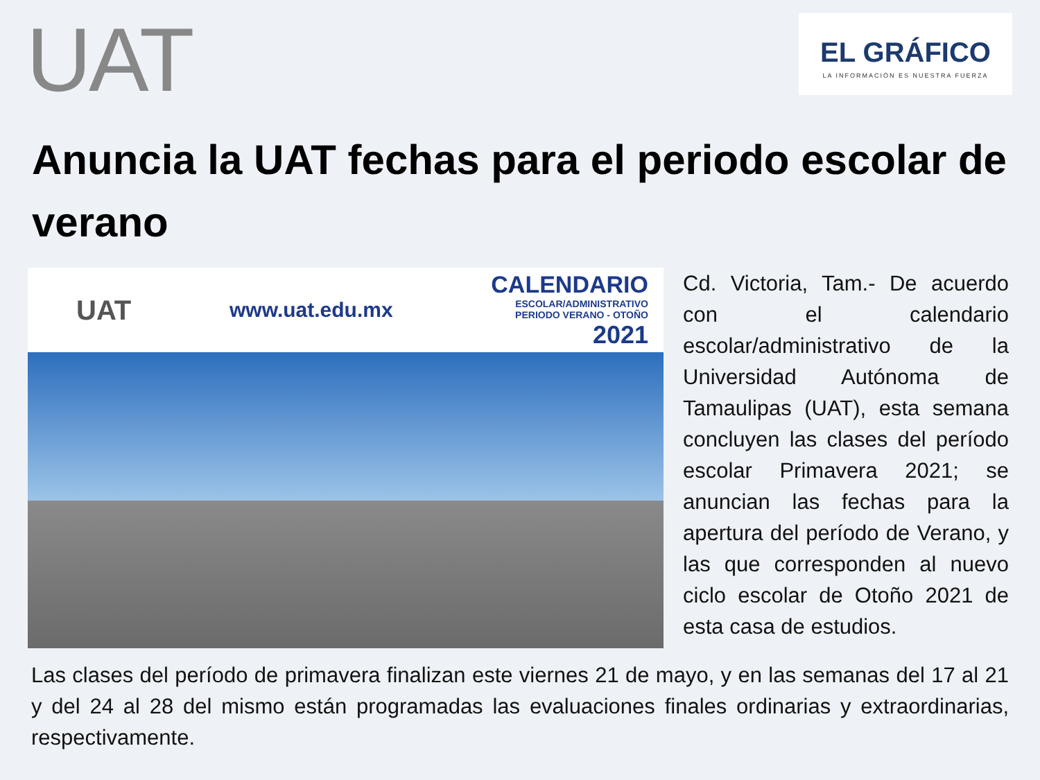UAT
EL GRÁFICO
LA INFORMACIÓN ES NUESTRA FUERZA
Anuncia la UAT fechas para el periodo escolar de verano
UAT www.uat.edu.mx CALENDARIO
ESCOLAR/ADMINISTRATIVO
PERIODO VERANO - OTOÑO
2021
Cd. Victoria, Tam.- De acuerdo con el calendario escolar/administrativo de la Universidad Autónoma de Tamaulipas (UAT), esta semana concluyen las clases del período escolar Primavera 2021; se anuncian las fechas para la apertura del período de Verano, y las que corresponden al nuevo ciclo escolar de Otoño 2021 de esta casa de estudios.
Las clases del período de primavera finalizan este viernes 21 de mayo, y en las semanas del 17 al 21 y del 24 al 28 del mismo están programadas las evaluaciones finales ordinarias y extraordinarias, respectivamente.